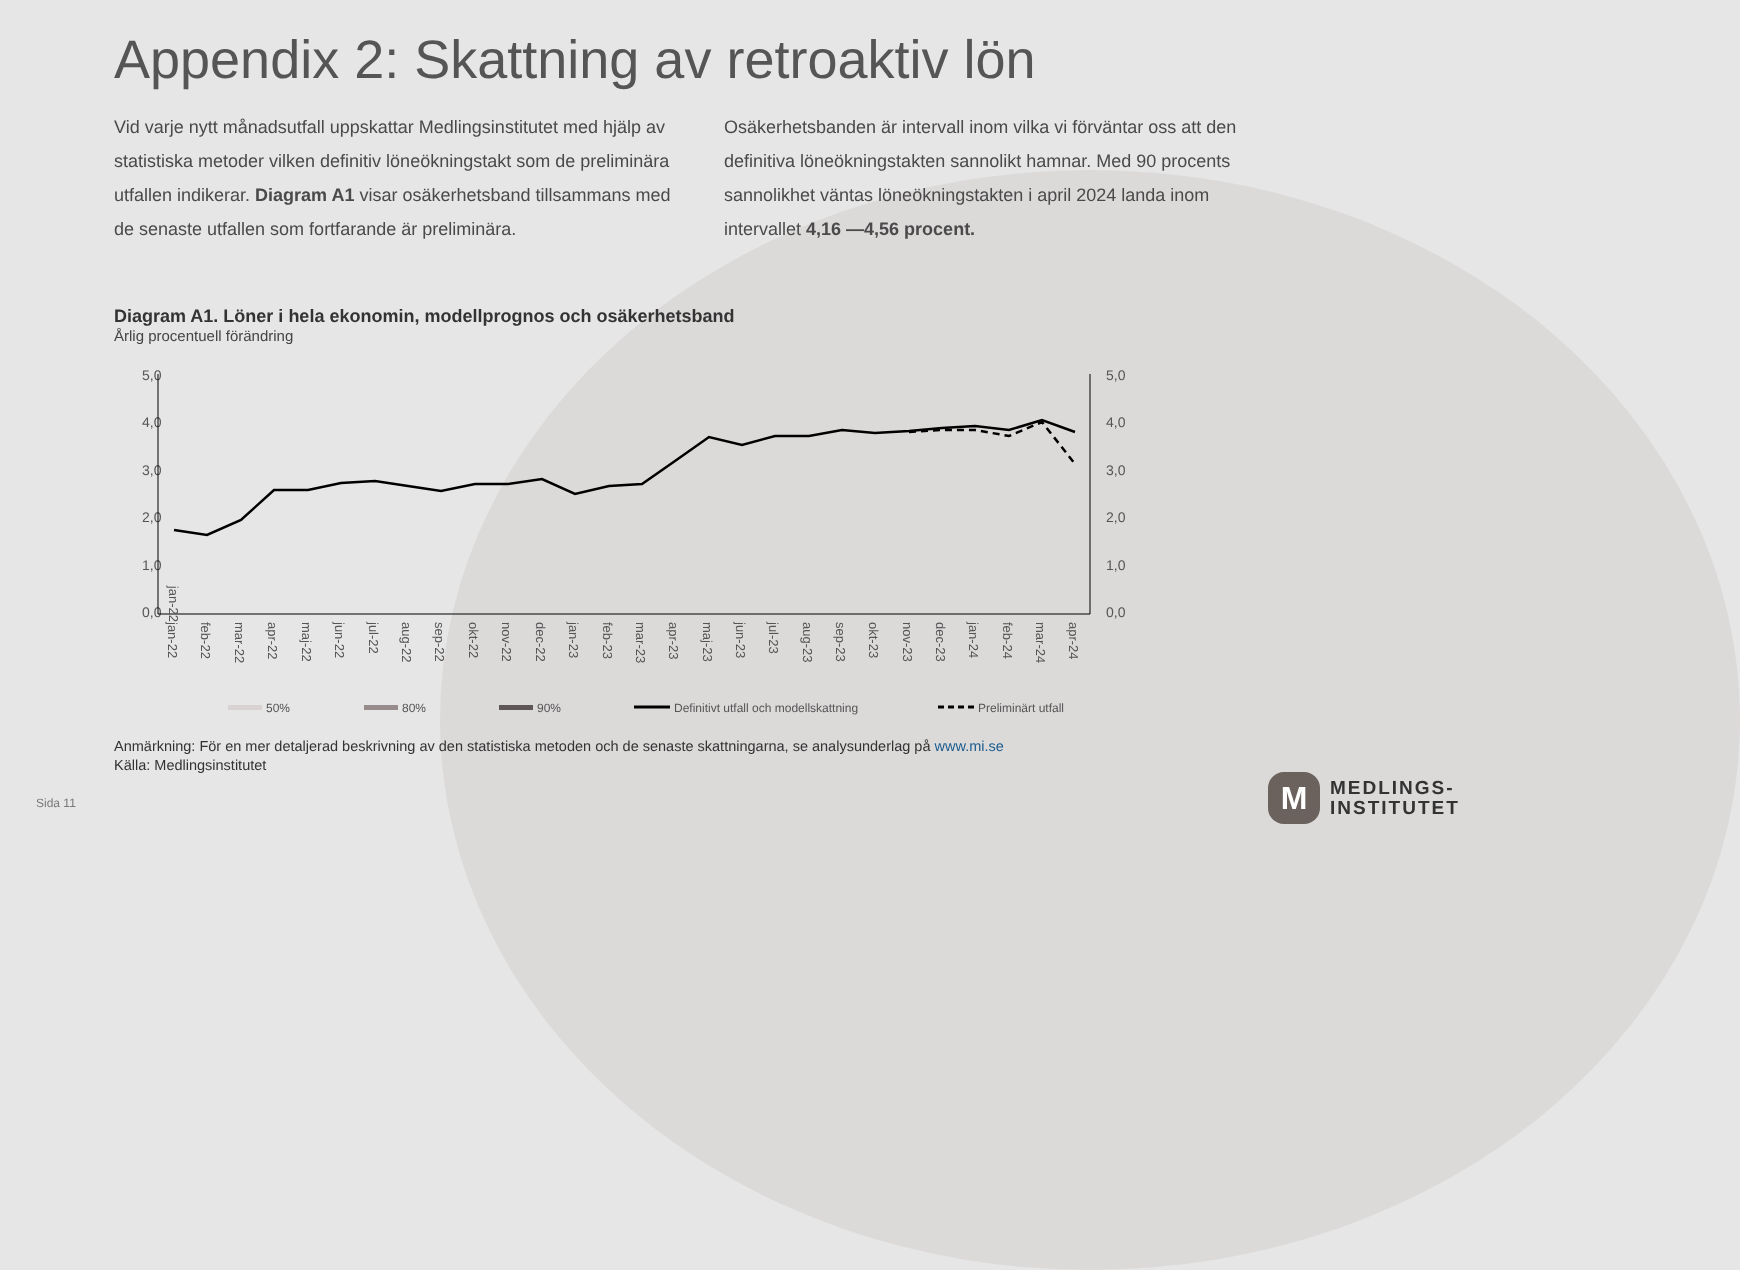Appendix 2: Skattning av retroaktiv lön
Vid varje nytt månadsutfall uppskattar Medlingsinstitutet med hjälp av statistiska metoder vilken definitiv löneökningstakt som de preliminära utfallen indikerar. Diagram A1 visar osäkerhetsband tillsammans med de senaste utfallen som fortfarande är preliminära.
Osäkerhetsbanden är intervall inom vilka vi förväntar oss att den definitiva löneökningstakten sannolikt hamnar. Med 90 procents sannolikhet väntas löneökningstakten i april 2024 landa inom intervallet 4,16 —4,56 procent.
Diagram A1. Löner i hela ekonomin, modellprognos och osäkerhetsband
Årlig procentuell förändring
5,0
4,0
3,0
2,0
1,0
0,0
5,0
4,0
3,0
2,0
1,0
0,0
jan-22
jan-22
feb-22
mar-22
apr-22
maj-22
jun-22
jul-22
aug-22
sep-22
okt-22
nov-22
dec-22
jan-23
feb-23
mar-23
apr-23
maj-23
jun-23
jul-23
aug-23
sep-23
okt-23
nov-23
dec-23
jan-24
feb-24
mar-24
apr-24
50%
80%
90%
Definitivt utfall och modellskattning
Preliminärt utfall
Anmärkning: För en mer detaljerad beskrivning av den statistiska metoden och de senaste skattningarna, se analysunderlag på www.mi.se
Källa: Medlingsinstitutet
Sida 11
M
MEDLINGS-
INSTITUTET